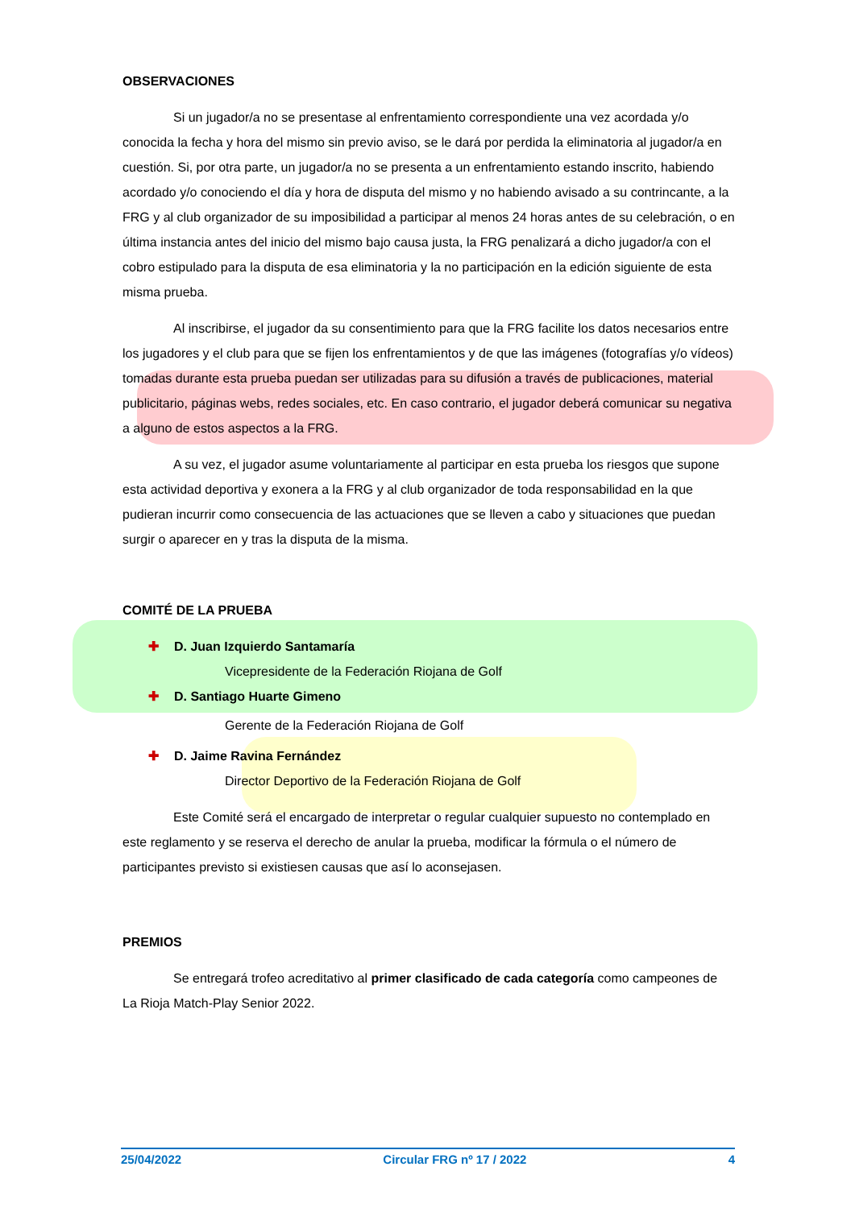OBSERVACIONES
Si un jugador/a no se presentase al enfrentamiento correspondiente una vez acordada y/o conocida la fecha y hora del mismo sin previo aviso, se le dará por perdida la eliminatoria al jugador/a en cuestión. Si, por otra parte, un jugador/a no se presenta a un enfrentamiento estando inscrito, habiendo acordado y/o conociendo el día y hora de disputa del mismo y no habiendo avisado a su contrincante, a la FRG y al club organizador de su imposibilidad a participar al menos 24 horas antes de su celebración, o en última instancia antes del inicio del mismo bajo causa justa, la FRG penalizará a dicho jugador/a con el cobro estipulado para la disputa de esa eliminatoria y la no participación en la edición siguiente de esta misma prueba.
Al inscribirse, el jugador da su consentimiento para que la FRG facilite los datos necesarios entre los jugadores y el club para que se fijen los enfrentamientos y de que las imágenes (fotografías y/o vídeos) tomadas durante esta prueba puedan ser utilizadas para su difusión a través de publicaciones, material publicitario, páginas webs, redes sociales, etc. En caso contrario, el jugador deberá comunicar su negativa a alguno de estos aspectos a la FRG.
A su vez, el jugador asume voluntariamente al participar en esta prueba los riesgos que supone esta actividad deportiva y exonera a la FRG y al club organizador de toda responsabilidad en la que pudieran incurrir como consecuencia de las actuaciones que se lleven a cabo y situaciones que puedan surgir o aparecer en y tras la disputa de la misma.
COMITÉ DE LA PRUEBA
✚ D. Juan Izquierdo Santamaría
Vicepresidente de la Federación Riojana de Golf
✚ D. Santiago Huarte Gimeno
Gerente de la Federación Riojana de Golf
✚ D. Jaime Ravina Fernández
Director Deportivo de la Federación Riojana de Golf
Este Comité será el encargado de interpretar o regular cualquier supuesto no contemplado en este reglamento y se reserva el derecho de anular la prueba, modificar la fórmula o el número de participantes previsto si existiesen causas que así lo aconsejasen.
PREMIOS
Se entregará trofeo acreditativo al primer clasificado de cada categoría como campeones de La Rioja Match-Play Senior 2022.
25/04/2022 Circular FRG nº 17 / 2022 4